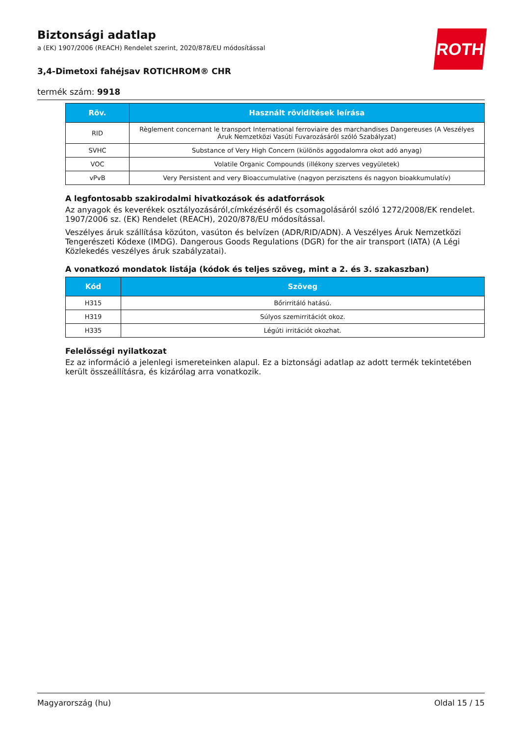ROTH
Biztonsági adatlap
a (EK) 1907/2006 (REACH) Rendelet szerint, 2020/878/EU módosítással
3,4-Dimetoxi fahéjsav ROTICHROM® CHR
termék szám: 9918
| Röv. | Használt rövidítések leírása |
| --- | --- |
| RID | Règlement concernant le transport International ferroviaire des marchandises Dangereuses (A Veszélyes Áruk Nemzetközi Vasúti Fuvarozásáról szóló Szabályzat) |
| SVHC | Substance of Very High Concern (különös aggodalomra okot adó anyag) |
| VOC | Volatile Organic Compounds (illékony szerves vegyületek) |
| vPvB | Very Persistent and very Bioaccumulative (nagyon perzisztens és nagyon bioakkumulatív) |
A legfontosabb szakirodalmi hivatkozások és adatforrások
Az anyagok és keverékek osztályozásáról,címkézéséről és csomagolásáról szóló 1272/2008/EK rendelet. 1907/2006 sz. (EK) Rendelet (REACH), 2020/878/EU módosítással.
Veszélyes áruk szállítása közúton, vasúton és belvízen (ADR/RID/ADN). A Veszélyes Áruk Nemzetközi Tengerészeti Kódexe (IMDG). Dangerous Goods Regulations (DGR) for the air transport (IATA) (A Légi Közlekedés veszélyes áruk szabályzatai).
A vonatkozó mondatok listája (kódok és teljes szöveg, mint a 2. és 3. szakaszban)
| Kód | Szöveg |
| --- | --- |
| H315 | Bőrirritáló hatású. |
| H319 | Súlyos szemirritációt okoz. |
| H335 | Légúti irritációt okozhat. |
Felelősségi nyilatkozat
Ez az információ a jelenlegi ismereteinken alapul. Ez a biztonsági adatlap az adott termék tekintetében került összeállításra, és kizárólag arra vonatkozik.
Magyarország (hu) Oldal 15 / 15